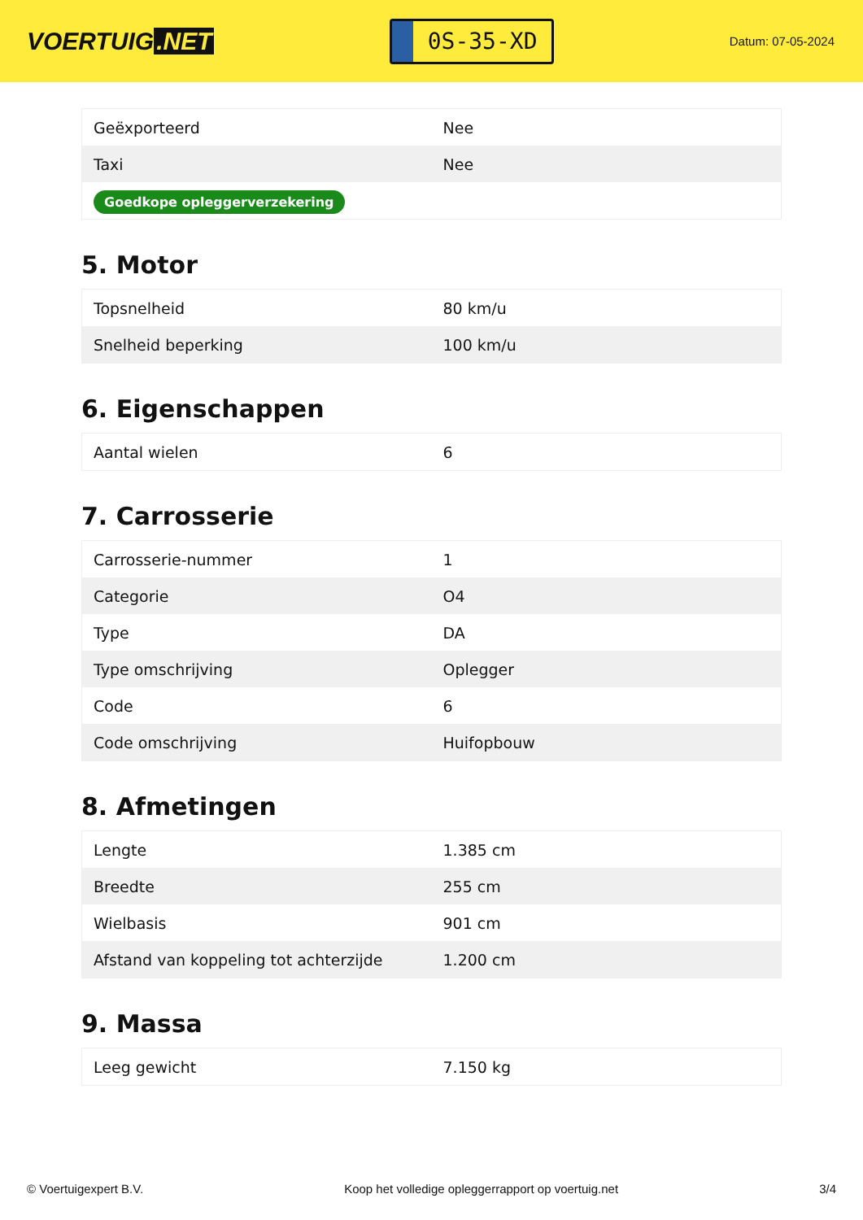VOERTUIG.NET
0S-35-XD
Datum: 07-05-2024
| Geëxporteerd | Nee |
| Taxi | Nee |
| Goedkope opleggerverzekering | |
5. Motor
| Topsnelheid | 80 km/u |
| Snelheid beperking | 100 km/u |
6. Eigenschappen
| Aantal wielen | 6 |
7. Carrosserie
| Carrosserie-nummer | 1 |
| Categorie | O4 |
| Type | DA |
| Type omschrijving | Oplegger |
| Code | 6 |
| Code omschrijving | Huifopbouw |
8. Afmetingen
| Lengte | 1.385 cm |
| Breedte | 255 cm |
| Wielbasis | 901 cm |
| Afstand van koppeling tot achterzijde | 1.200 cm |
9. Massa
| Leeg gewicht | 7.150 kg |
© Voertuigexpert B.V. Koop het volledige opleggerrapport op voertuig.net 3/4